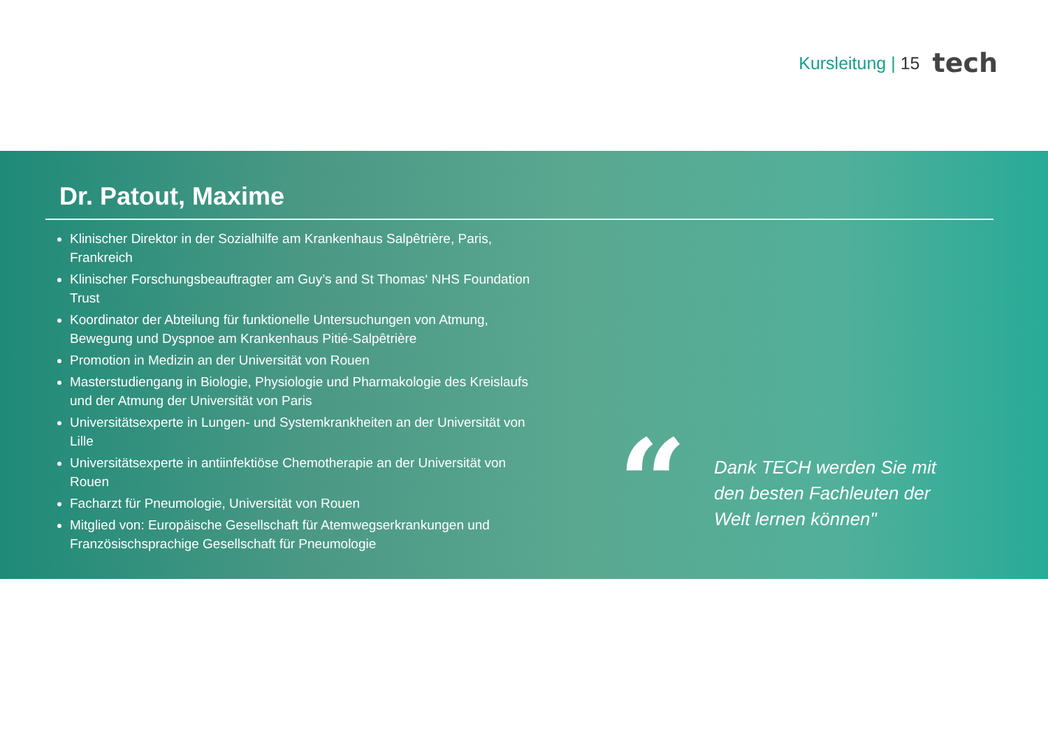Kursleitung | 15 tech
Dr. Patout, Maxime
Klinischer Direktor in der Sozialhilfe am Krankenhaus Salpêtrière, Paris, Frankreich
Klinischer Forschungsbeauftragter am Guy’s and St Thomas‘ NHS Foundation Trust
Koordinator der Abteilung für funktionelle Untersuchungen von Atmung, Bewegung und Dyspnoe am Krankenhaus Pitié-Salpêtrière
Promotion in Medizin an der Universität von Rouen
Masterstudiengang in Biologie, Physiologie und Pharmakologie des Kreislaufs und der Atmung der Universität von Paris
Universitätsexperte in Lungen- und Systemkrankheiten an der Universität von Lille
Universitätsexperte in antiinfektiöse Chemotherapie an der Universität von Rouen
Facharzt für Pneumologie, Universität von Rouen
Mitglied von: Europäische Gesellschaft für Atemwegserkrankungen und Französischsprachige Gesellschaft für Pneumologie
“
Dank TECH werden Sie mit den besten Fachleuten der Welt lernen können"